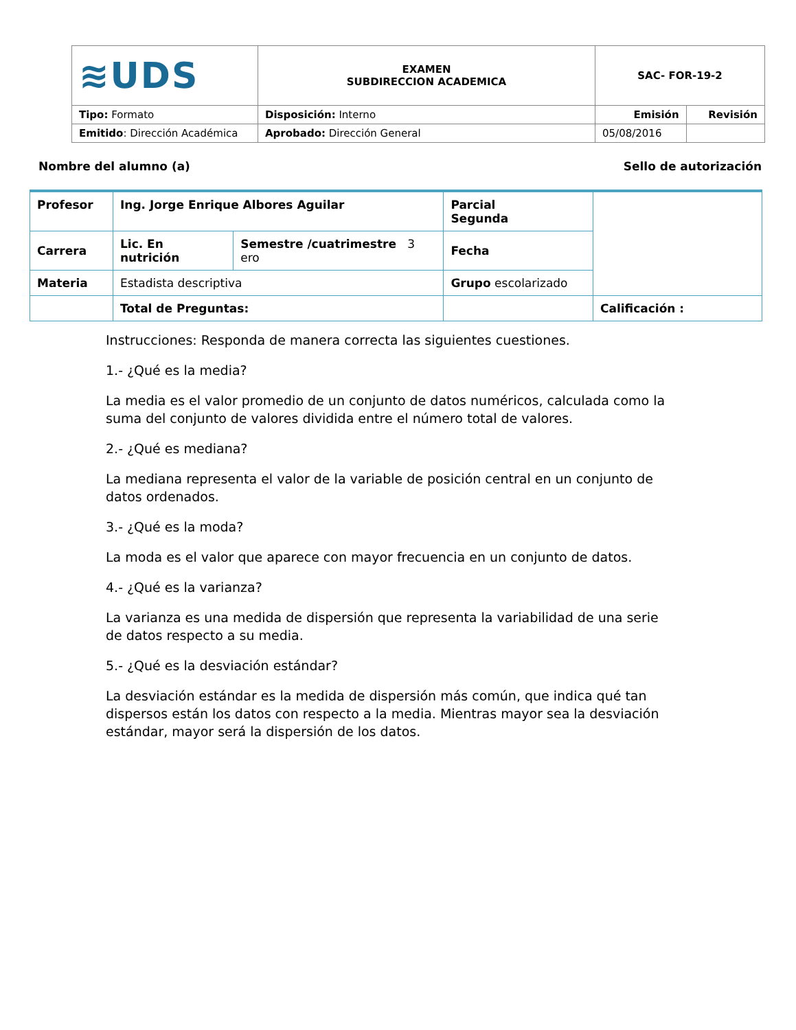| ≋UDS | EXAMEN SUBDIRECCION ACADEMICA | SAC- FOR-19-2 | |
| Tipo: Formato | Disposición: Interno | Emisión | Revisión |
| Emitido : Dirección Académica | Aprobado: Dirección General | 05/08/2016 | |
Nombre del alumno (a) Sello de autorización
| Profesor | Ing. Jorge Enrique Albores Aguilar | | Parcial Segunda | |
| Carrera | Lic. En nutrición | Semestre /cuatrimestre 3 ero | Fecha | |
| Materia | Estadista descriptiva | | Grupo escolarizado | |
| | Total de Preguntas: | | | Calificación : |
Instrucciones: Responda de manera correcta las siguientes cuestiones.
1.- ¿Qué es la media?
La media es el valor promedio de un conjunto de datos numéricos, calculada como la suma del conjunto de valores dividida entre el número total de valores.
2.- ¿Qué es mediana?
La mediana representa el valor de la variable de posición central en un conjunto de datos ordenados.
3.- ¿Qué es la moda?
La moda es el valor que aparece con mayor frecuencia en un conjunto de datos.
4.- ¿Qué es la varianza?
La varianza es una medida de dispersión que representa la variabilidad de una serie de datos respecto a su media.
5.- ¿Qué es la desviación estándar?
La desviación estándar es la medida de dispersión más común, que indica qué tan dispersos están los datos con respecto a la media. Mientras mayor sea la desviación estándar, mayor será la dispersión de los datos.